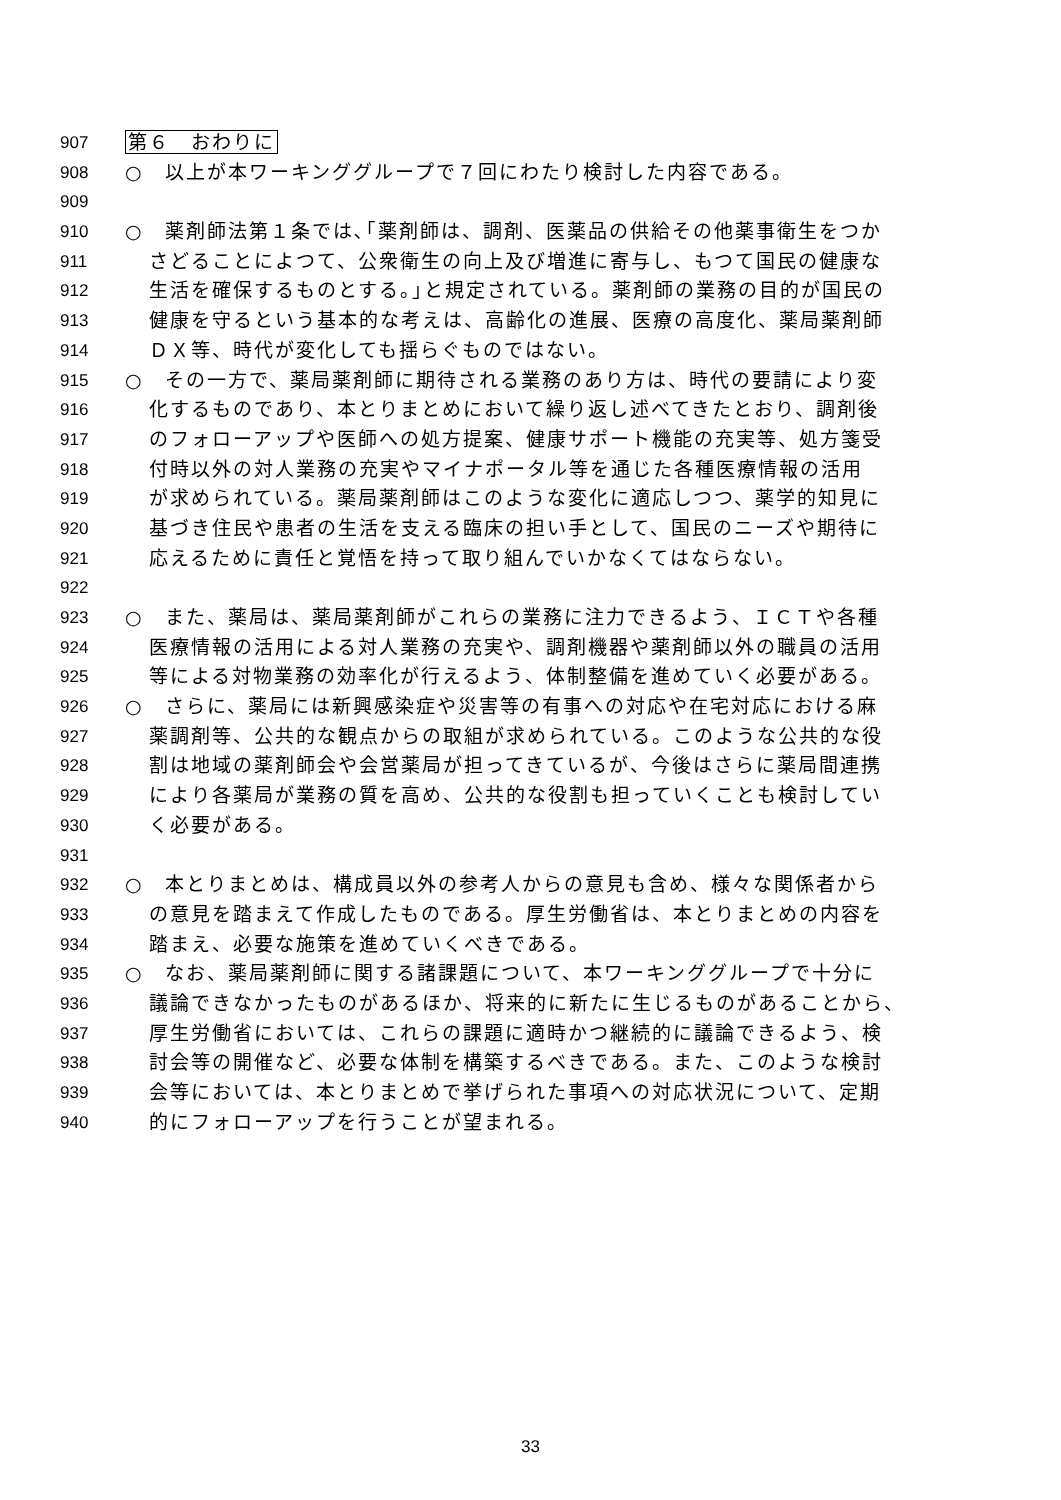907 第６　おわりに
908 ○　以上が本ワーキンググループで７回にわたり検討した内容である。
909
910 ○　薬剤師法第１条では､｢薬剤師は、調剤、医薬品の供給その他薬事衛生をつか
911 さどることによつて、公衆衛生の向上及び増進に寄与し、もつて国民の健康な
912 生活を確保するものとする。｣と規定されている。薬剤師の業務の目的が国民の
913 健康を守るという基本的な考えは、高齢化の進展、医療の高度化、薬局薬剤師
914 ＤＸ等、時代が変化しても揺らぐものではない。
915 ○　その一方で、薬局薬剤師に期待される業務のあり方は、時代の要請により変
916 化するものであり、本とりまとめにおいて繰り返し述べてきたとおり、調剤後
917 のフォローアップや医師への処方提案、健康サポート機能の充実等、処方箋受
918 付時以外の対人業務の充実やマイナポータル等を通じた各種医療情報の活用
919 が求められている。薬局薬剤師はこのような変化に適応しつつ、薬学的知見に
920 基づき住民や患者の生活を支える臨床の担い手として、国民のニーズや期待に
921 応えるために責任と覚悟を持って取り組んでいかなくてはならない。
922
923 ○　また、薬局は、薬局薬剤師がこれらの業務に注力できるよう、ＩＣＴや各種
924 医療情報の活用による対人業務の充実や、調剤機器や薬剤師以外の職員の活用
925 等による対物業務の効率化が行えるよう、体制整備を進めていく必要がある。
926 ○　さらに、薬局には新興感染症や災害等の有事への対応や在宅対応における麻
927 薬調剤等、公共的な観点からの取組が求められている。このような公共的な役
928 割は地域の薬剤師会や会営薬局が担ってきているが、今後はさらに薬局間連携
929 により各薬局が業務の質を高め、公共的な役割も担っていくことも検討してい
930 く必要がある。
931
932 ○　本とりまとめは、構成員以外の参考人からの意見も含め、様々な関係者から
933 の意見を踏まえて作成したものである。厚生労働省は、本とりまとめの内容を
934 踏まえ、必要な施策を進めていくべきである。
935 ○　なお、薬局薬剤師に関する諸課題について、本ワーキンググループで十分に
936 議論できなかったものがあるほか、将来的に新たに生じるものがあることから、
937 厚生労働省においては、これらの課題に適時かつ継続的に議論できるよう、検
938 討会等の開催など、必要な体制を構築するべきである。また、このような検討
939 会等においては、本とりまとめで挙げられた事項への対応状況について、定期
940 的にフォローアップを行うことが望まれる。
33